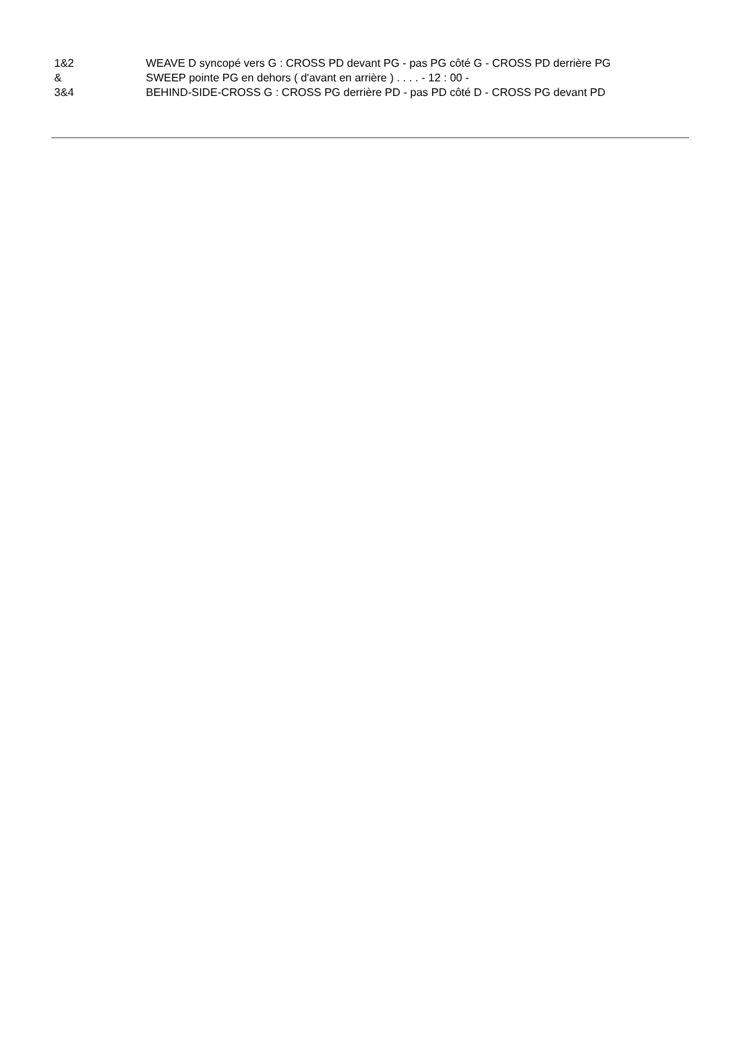1&2 WEAVE D syncopé vers G : CROSS PD devant PG - pas PG côté G - CROSS PD derrière PG
& SWEEP pointe PG en dehors ( d'avant en arrière ) . . . . - 12 : 00 -
3&4 BEHIND-SIDE-CROSS G : CROSS PG derrière PD - pas PD côté D - CROSS PG devant PD